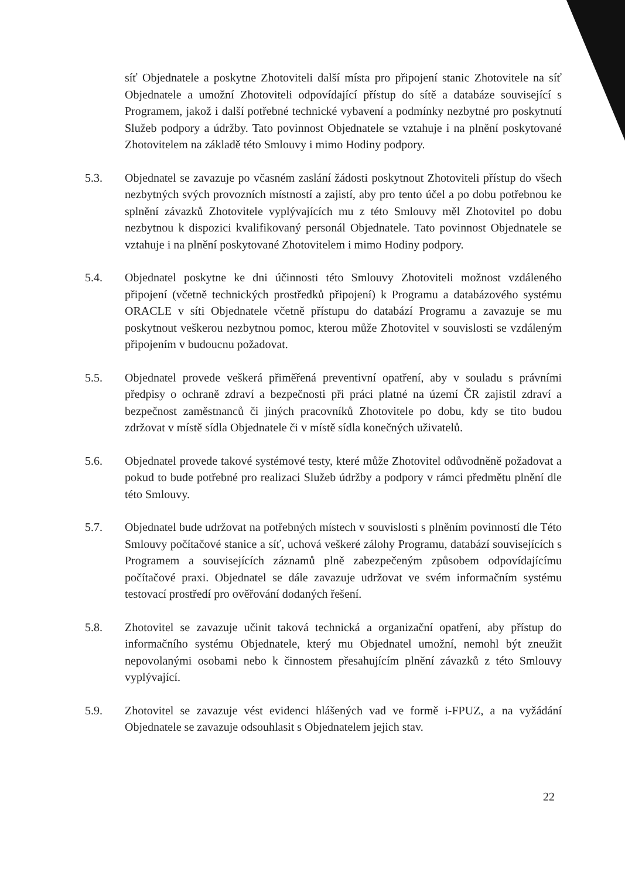síť Objednatele a poskytne Zhotoviteli další místa pro připojení stanic Zhotovitele na síť Objednatele a umožní Zhotoviteli odpovídající přístup do sítě a databáze související s Programem, jakož i další potřebné technické vybavení a podmínky nezbytné pro poskytnutí Služeb podpory a údržby. Tato povinnost Objednatele se vztahuje i na plnění poskytované Zhotovitelem na základě této Smlouvy i mimo Hodiny podpory.
5.3. Objednatel se zavazuje po včasném zaslání žádosti poskytnout Zhotoviteli přístup do všech nezbytných svých provozních místností a zajistí, aby pro tento účel a po dobu potřebnou ke splnění závazků Zhotovitele vyplývajících mu z této Smlouvy měl Zhotovitel po dobu nezbytnou k dispozici kvalifikovaný personál Objednatele. Tato povinnost Objednatele se vztahuje i na plnění poskytované Zhotovitelem i mimo Hodiny podpory.
5.4. Objednatel poskytne ke dni účinnosti této Smlouvy Zhotoviteli možnost vzdáleného připojení (včetně technických prostředků připojení) k Programu a databázového systému ORACLE v síti Objednatele včetně přístupu do databází Programu a zavazuje se mu poskytnout veškerou nezbytnou pomoc, kterou může Zhotovitel v souvislosti se vzdáleným připojením v budoucnu požadovat.
5.5. Objednatel provede veškerá přiměřená preventivní opatření, aby v souladu s právními předpisy o ochraně zdraví a bezpečnosti při práci platné na území ČR zajistil zdraví a bezpečnost zaměstnanců či jiných pracovníků Zhotovitele po dobu, kdy se tito budou zdržovat v místě sídla Objednatele či v místě sídla konečných uživatelů.
5.6. Objednatel provede takové systémové testy, které může Zhotovitel odůvodněně požadovat a pokud to bude potřebné pro realizaci Služeb údržby a podpory v rámci předmětu plnění dle této Smlouvy.
5.7. Objednatel bude udržovat na potřebných místech v souvislosti s plněním povinností dle Této Smlouvy počítačové stanice a síť, uchová veškeré zálohy Programu, databází souvisejících s Programem a souvisejících záznamů plně zabezpečeným způsobem odpovídajícímu počítačové praxi. Objednatel se dále zavazuje udržovat ve svém informačním systému testovací prostředí pro ověřování dodaných řešení.
5.8. Zhotovitel se zavazuje učinit taková technická a organizační opatření, aby přístup do informačního systému Objednatele, který mu Objednatel umožní, nemohl být zneužit nepovolanými osobami nebo k činnostem přesahujícím plnění závazků z této Smlouvy vyplývající.
5.9. Zhotovitel se zavazuje vést evidenci hlášených vad ve formě i-FPUZ, a na vyžádání Objednatele se zavazuje odsouhlasit s Objednatelem jejich stav.
22